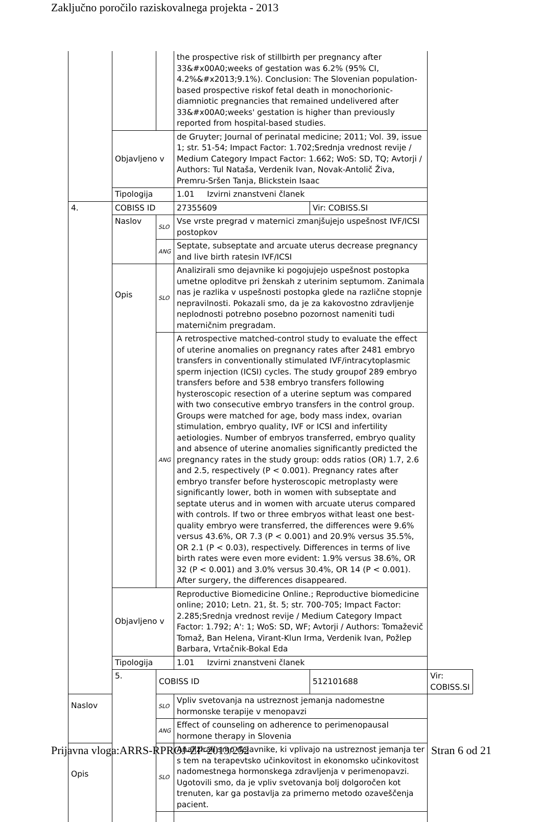Zaključno poročilo raziskovalnega projekta - 2013
| | | | the prospective risk of stillbirth per pregnancy after 33&#x00A0;weeks of gestation was 6.2% (95% CI, 4.2%&#x2013;9.1%). Conclusion: The Slovenian population-based prospective riskof fetal death in monochorionic-diamniotic pregnancies that remained undelivered after 33&#x00A0;weeks' gestation is higher than previously reported from hospital-based studies. | | |
| | Objavljeno v | | de Gruyter; Journal of perinatal medicine; 2011; Vol. 39, issue 1; str. 51-54; Impact Factor: 1.702;Srednja vrednost revije / Medium Category Impact Factor: 1.662; WoS: SD, TQ; Avtorji / Authors: Tul Nataša, Verdenik Ivan, Novak-Antolič Živa, Premru-Sršen Tanja, Blickstein Isaac | | |
| | Tipologija | | 1.01 Izvirni znanstveni članek | | |
| 4. | COBISS ID | | 27355609 | Vir: COBISS.SI | |
| | Naslov | SLO | Vse vrste pregrad v maternici zmanjšujejo uspešnost IVF/ICSI postopkov | | |
| | | ANG | Septate, subseptate and arcuate uterus decrease pregnancy and live birth ratesin IVF/ICSI | | |
| | Opis | SLO | Analizirali smo dejavnike ki pogojujejo uspešnost postopka umetne oploditve pri ženskah z uterinim septumom. Zanimala nas je razlika v uspešnosti postopka glede na različne stopnje nepravilnosti. Pokazali smo, da je za kakovostno zdravljenje neplodnosti potrebno posebno pozornost nameniti tudi materničnim pregradam. | | |
| | | ANG | A retrospective matched-control study to evaluate the effect of uterine anomalies on pregnancy rates after 2481 embryo transfers in conventionally stimulated IVF/intracytoplasmic sperm injection (ICSI) cycles. The study groupof 289 embryo transfers before and 538 embryo transfers following hysteroscopic resection of a uterine septum was compared with two consecutive embryo transfers in the control group. Groups were matched for age, body mass index, ovarian stimulation, embryo quality, IVF or ICSI and infertility aetiologies. Number of embryos transferred, embryo quality and absence of uterine anomalies significantly predicted the pregnancy rates in the study group: odds ratios (OR) 1.7, 2.6 and 2.5, respectively (P < 0.001). Pregnancy rates after embryo transfer before hysteroscopic metroplasty were significantly lower, both in women with subseptate and septate uterus and in women with arcuate uterus compared with controls. If two or three embryos withat least one best-quality embryo were transferred, the differences were 9.6% versus 43.6%, OR 7.3 (P < 0.001) and 20.9% versus 35.5%, OR 2.1 (P < 0.03), respectively. Differences in terms of live birth rates were even more evident: 1.9% versus 38.6%, OR 32 (P < 0.001) and 3.0% versus 30.4%, OR 14 (P < 0.001). After surgery, the differences disappeared. | | |
| | Objavljeno v | | Reproductive Biomedicine Online.; Reproductive biomedicine online; 2010; Letn. 21, št. 5; str. 700-705; Impact Factor: 2.285;Srednja vrednost revije / Medium Category Impact Factor: 1.792; A': 1; WoS: SD, WF; Avtorji / Authors: Tomaževič Tomaž, Ban Helena, Virant-Klun Irma, Verdenik Ivan, Požlep Barbara, Vrtačnik-Bokal Eda | | |
| | Tipologija | | 1.01 Izvirni znanstveni članek | | |
| | 5. | COBISS ID | | 512101688 | Vir: COBISS.SI |
| Naslov | | SLO | Vpliv svetovanja na ustreznost jemanja nadomestne hormonske terapije v menopavzi | | |
| | | ANG | Effect of counseling on adherence to perimenopausal hormone therapy in Slovenia | | |
| Opis | | SLO | Analizirali smo dejavnike, ki vplivajo na ustreznost jemanja ter s tem na terapevtsko učinkovitost in ekonomsko učinkovitost nadomestnega hormonskega zdravljenja v perimenopavzi. Ugotovili smo, da je vpliv svetovanja bolj dolgoročen kot trenuten, kar ga postavlja za primerno metodo ozaveščenja pacient. | | |
Prijavna vloga:ARRS-RPROJ-ZP-2013/252 Stran 6 od 21